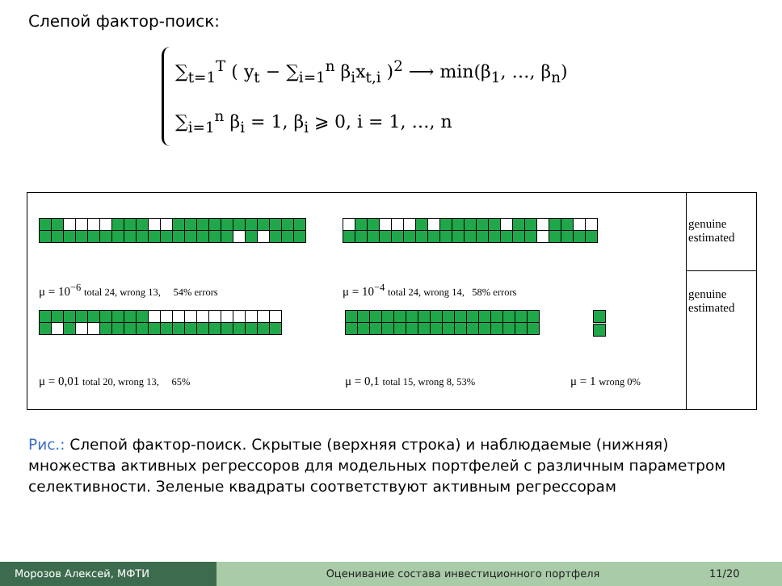Слепой фактор-поиск:
∑<sub>t=1</sub><sup>T</sup> ( y<sub>t</sub> − ∑<sub>i=1</sub><sup>n</sup> β<sub>i</sub>x<sub>t,i</sub> )<sup>2</sup> ⟶ min(β<sub>1</sub>, …, β<sub>n</sub>)
∑<sub>i=1</sub><sup>n</sup> β<sub>i</sub> = 1, β<sub>i</sub> ⩾ 0, i = 1, …, n
μ = 10<sup>−6</sup> total 24, wrong 13, 54% errors μ = 10<sup>−4</sup> total 24, wrong 14, 58% errors
μ = 0,01 total 20, wrong 13, 65% μ = 0,1 total 15, wrong 8, 53% μ = 1 wrong 0%
genuine
estimated
genuine
estimated
Рис.: Слепой фактор-поиск. Скрытые (верхняя строка) и наблюдаемые (нижняя) множества активных регрессоров для модельных портфелей с различным параметром селективности. Зеленые квадраты соответствуют активным регрессорам
Морозов Алексей, МФТИ Оценивание состава инвестиционного портфеля
11/20